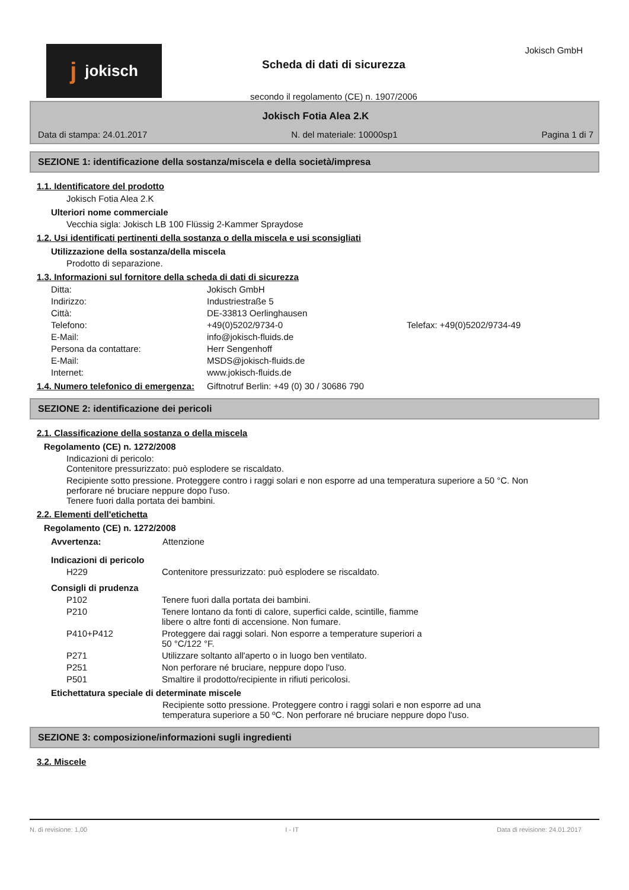jjokisch
Scheda di dati di sicurezza
secondo il regolamento (CE) n. 1907/2006
Jokisch GmbH
Jokisch Fotia Alea 2.K
Data di stampa: 24.01.2017 N. del materiale: 10000sp1 Pagina 1 di 7
SEZIONE 1: identificazione della sostanza/miscela e della società/impresa
1.1. Identificatore del prodotto
Jokisch Fotia Alea 2.K
Ulteriori nome commerciale
Vecchia sigla: Jokisch LB 100 Flüssig 2-Kammer Spraydose
1.2. Usi identificati pertinenti della sostanza o della miscela e usi sconsigliati
Utilizzazione della sostanza/della miscela
Prodotto di separazione.
1.3. Informazioni sul fornitore della scheda di dati di sicurezza
Ditta: Jokisch GmbH Indirizzo: Industriestraße 5 Città: DE-33813 Oerlinghausen Telefono: +49(0)5202/9734-0 Telefax: +49(0)5202/9734-49 E-Mail: info@jokisch-fluids.de Persona da contattare: Herr Sengenhoff E-Mail: MSDS@jokisch-fluids.de Internet: www.jokisch-fluids.de
1.4. Numero telefonico di emergenza: Giftnotruf Berlin: +49 (0) 30 / 30686 790
SEZIONE 2: identificazione dei pericoli
2.1. Classificazione della sostanza o della miscela
Regolamento (CE) n. 1272/2008
Indicazioni di pericolo:
Contenitore pressurizzato: può esplodere se riscaldato.
Recipiente sotto pressione. Proteggere contro i raggi solari e non esporre ad una temperatura superiore a 50 °C. Non perforare né bruciare neppure dopo l'uso.
Tenere fuori dalla portata dei bambini.
2.2. Elementi dell'etichetta
Regolamento (CE) n. 1272/2008
Avvertenza: Attenzione
Indicazioni di pericolo
H229 Contenitore pressurizzato: può esplodere se riscaldato.
Consigli di prudenza
P102 Tenere fuori dalla portata dei bambini. P210 Tenere lontano da fonti di calore, superfici calde, scintille, fiamme libere o altre fonti di accensione. Non fumare. P410+P412 Proteggere dai raggi solari. Non esporre a temperature superiori a 50 °C/122 °F. P271 Utilizzare soltanto all'aperto o in luogo ben ventilato. P251 Non perforare né bruciare, neppure dopo l'uso. P501 Smaltire il prodotto/recipiente in rifiuti pericolosi.
Etichettatura speciale di determinate miscele
Recipiente sotto pressione. Proteggere contro i raggi solari e non esporre ad una temperatura superiore a 50 ºC. Non perforare né bruciare neppure dopo l'uso.
SEZIONE 3: composizione/informazioni sugli ingredienti
3.2. Miscele
N. di revisione: 1,00 I - IT Data di revisione: 24.01.2017